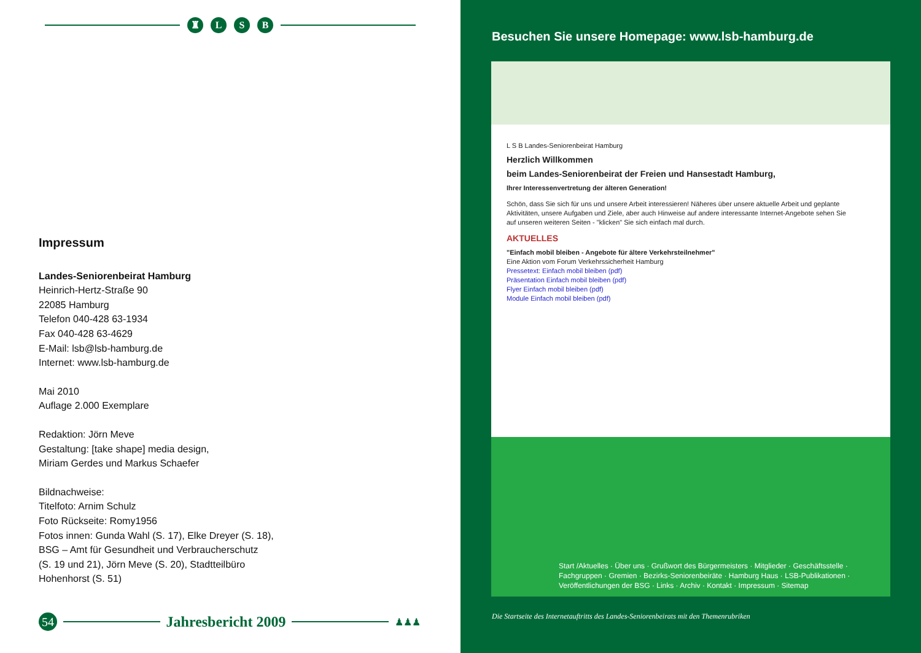♜ LSB
Impressum
Landes-Seniorenbeirat Hamburg
Heinrich-Hertz-Straße 90
22085 Hamburg
Telefon 040-428 63-1934
Fax 040-428 63-4629
E-Mail: lsb@lsb-hamburg.de
Internet: www.lsb-hamburg.de
Mai 2010
Auflage 2.000 Exemplare
Redaktion: Jörn Meve
Gestaltung: [take shape] media design,
Miriam Gerdes und Markus Schaefer
Bildnachweise:
Titelfoto: Arnim Schulz
Foto Rückseite: Romy1956
Fotos innen: Gunda Wahl (S. 17), Elke Dreyer (S. 18),
BSG – Amt für Gesundheit und Verbraucherschutz
(S. 19 und 21), Jörn Meve (S. 20), Stadtteilbüro
Hohenhorst (S. 51)
54 Jahresbericht 2009 ♟♟♟
Besuchen Sie unsere Homepage: www.lsb-hamburg.de
L S B Landes-Seniorenbeirat Hamburg
Herzlich Willkommen
beim Landes-Seniorenbeirat der Freien und Hansestadt Hamburg,
Ihrer Interessenvertretung der älteren Generation!
Schön, dass Sie sich für uns und unsere Arbeit interessieren! Näheres über unsere aktuelle Arbeit und geplante Aktivitäten, unsere Aufgaben und Ziele, aber auch Hinweise auf andere interessante Internet-Angebote sehen Sie auf unseren weiteren Seiten - "klicken" Sie sich einfach mal durch.
AKTUELLES
"Einfach mobil bleiben - Angebote für ältere Verkehrsteilnehmer"
Eine Aktion vom Forum Verkehrssicherheit Hamburg
Pressetext: Einfach mobil bleiben (pdf)
Präsentation Einfach mobil bleiben (pdf)
Flyer Einfach mobil bleiben (pdf)
Module Einfach mobil bleiben (pdf)
Start /Aktuelles · Über uns · Grußwort des Bürgermeisters · Mitglieder · Geschäftsstelle · Fachgruppen · Gremien · Bezirks-Seniorenbeiräte · Hamburg Haus · LSB-Publikationen · Veröffentlichungen der BSG · Links · Archiv · Kontakt · Impressum · Sitemap
Die Startseite des Internetauftritts des Landes-Seniorenbeirats mit den Themenrubriken